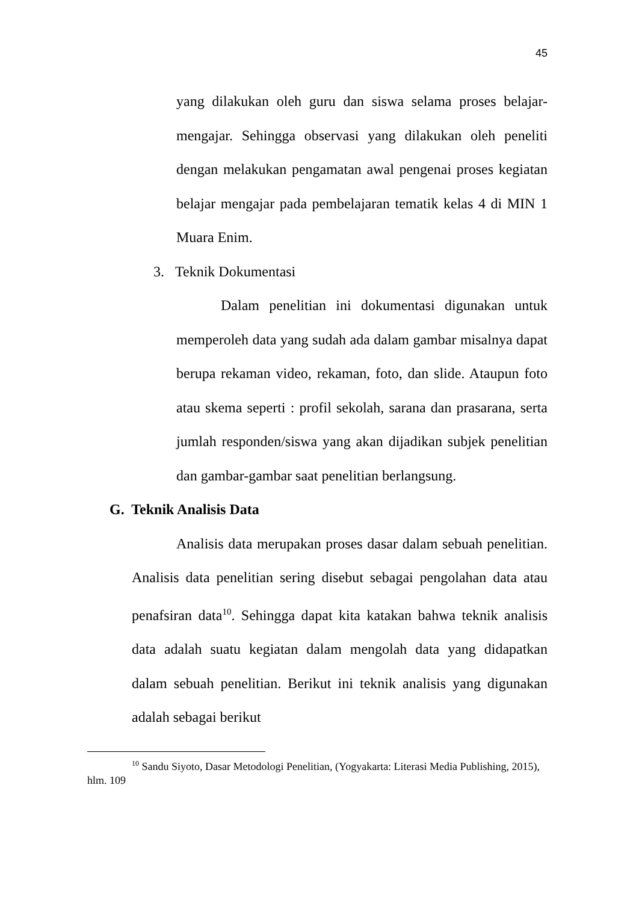45
yang dilakukan oleh guru dan siswa selama proses belajar-mengajar. Sehingga observasi yang dilakukan oleh peneliti dengan melakukan pengamatan awal pengenai proses kegiatan belajar mengajar pada pembelajaran tematik kelas 4 di MIN 1 Muara Enim.
3. Teknik Dokumentasi
Dalam penelitian ini dokumentasi digunakan untuk memperoleh data yang sudah ada dalam gambar misalnya dapat berupa rekaman video, rekaman, foto, dan slide. Ataupun foto atau skema seperti : profil sekolah, sarana dan prasarana, serta jumlah responden/siswa yang akan dijadikan subjek penelitian dan gambar-gambar saat penelitian berlangsung.
G. Teknik Analisis Data
Analisis data merupakan proses dasar dalam sebuah penelitian. Analisis data penelitian sering disebut sebagai pengolahan data atau penafsiran data<sup>10</sup>. Sehingga dapat kita katakan bahwa teknik analisis data adalah suatu kegiatan dalam mengolah data yang didapatkan dalam sebuah penelitian. Berikut ini teknik analisis yang digunakan adalah sebagai berikut
<sup>10</sup> Sandu Siyoto, Dasar Metodologi Penelitian, (Yogyakarta: Literasi Media Publishing, 2015), hlm. 109